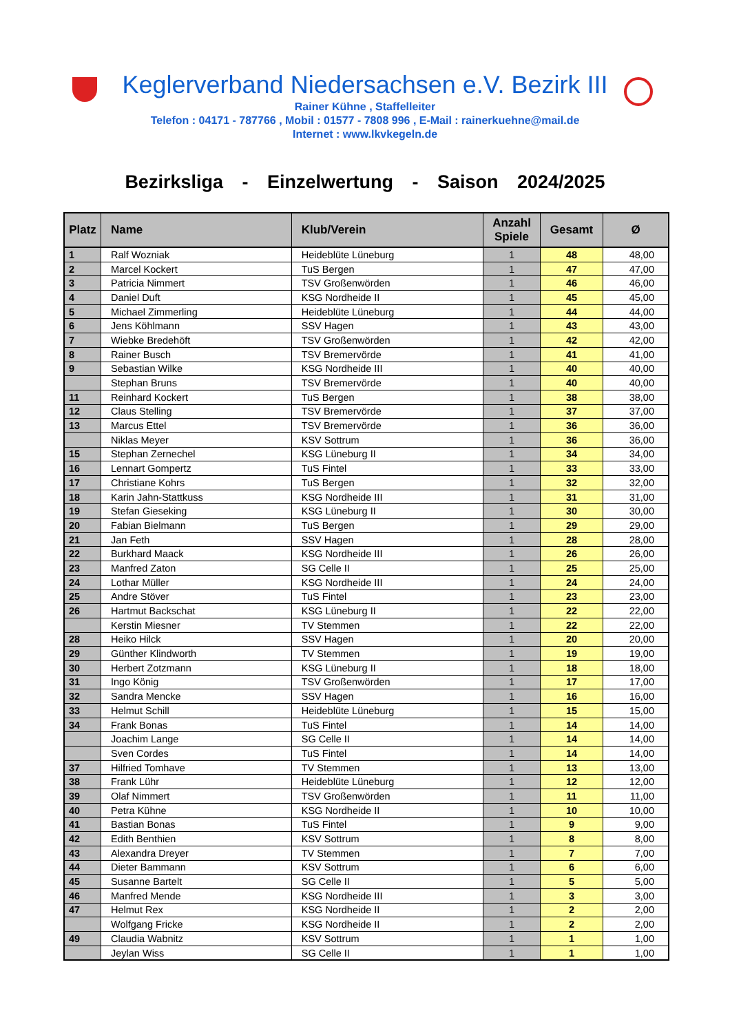Keglerverband Niedersachsen e.V. Bezirk III
Rainer Kühne , Staffelleiter
Telefon : 04171 - 787766 , Mobil : 01577 - 7808 996 , E-Mail : rainerkuehne@mail.de
Internet : www.lkvkegeln.de
Bezirksliga - Einzelwertung - Saison 2024/2025
| Platz | Name | Klub/Verein | Anzahl Spiele | Gesamt | Ø |
| --- | --- | --- | --- | --- | --- |
| 1 | Ralf Wozniak | Heideblüte Lüneburg | 1 | 48 | 48,00 |
| 2 | Marcel Kockert | TuS Bergen | 1 | 47 | 47,00 |
| 3 | Patricia Nimmert | TSV Großenwörden | 1 | 46 | 46,00 |
| 4 | Daniel Duft | KSG Nordheide II | 1 | 45 | 45,00 |
| 5 | Michael Zimmerling | Heideblüte Lüneburg | 1 | 44 | 44,00 |
| 6 | Jens Köhlmann | SSV Hagen | 1 | 43 | 43,00 |
| 7 | Wiebke Bredehöft | TSV Großenwörden | 1 | 42 | 42,00 |
| 8 | Rainer Busch | TSV Bremervörde | 1 | 41 | 41,00 |
| 9 | Sebastian Wilke | KSG Nordheide III | 1 | 40 | 40,00 |
| | Stephan Bruns | TSV Bremervörde | 1 | 40 | 40,00 |
| 11 | Reinhard Kockert | TuS Bergen | 1 | 38 | 38,00 |
| 12 | Claus Stelling | TSV Bremervörde | 1 | 37 | 37,00 |
| 13 | Marcus Ettel | TSV Bremervörde | 1 | 36 | 36,00 |
| | Niklas Meyer | KSV Sottrum | 1 | 36 | 36,00 |
| 15 | Stephan Zernechel | KSG Lüneburg II | 1 | 34 | 34,00 |
| 16 | Lennart Gompertz | TuS Fintel | 1 | 33 | 33,00 |
| 17 | Christiane Kohrs | TuS Bergen | 1 | 32 | 32,00 |
| 18 | Karin Jahn-Stattkuss | KSG Nordheide III | 1 | 31 | 31,00 |
| 19 | Stefan Gieseking | KSG Lüneburg II | 1 | 30 | 30,00 |
| 20 | Fabian Bielmann | TuS Bergen | 1 | 29 | 29,00 |
| 21 | Jan Feth | SSV Hagen | 1 | 28 | 28,00 |
| 22 | Burkhard Maack | KSG Nordheide III | 1 | 26 | 26,00 |
| 23 | Manfred Zaton | SG Celle II | 1 | 25 | 25,00 |
| 24 | Lothar Müller | KSG Nordheide III | 1 | 24 | 24,00 |
| 25 | Andre Stöver | TuS Fintel | 1 | 23 | 23,00 |
| 26 | Hartmut Backschat | KSG Lüneburg II | 1 | 22 | 22,00 |
| | Kerstin Miesner | TV Stemmen | 1 | 22 | 22,00 |
| 28 | Heiko Hilck | SSV Hagen | 1 | 20 | 20,00 |
| 29 | Günther Klindworth | TV Stemmen | 1 | 19 | 19,00 |
| 30 | Herbert Zotzmann | KSG Lüneburg II | 1 | 18 | 18,00 |
| 31 | Ingo König | TSV Großenwörden | 1 | 17 | 17,00 |
| 32 | Sandra Mencke | SSV Hagen | 1 | 16 | 16,00 |
| 33 | Helmut Schill | Heideblüte Lüneburg | 1 | 15 | 15,00 |
| 34 | Frank Bonas | TuS Fintel | 1 | 14 | 14,00 |
| | Joachim Lange | SG Celle II | 1 | 14 | 14,00 |
| | Sven Cordes | TuS Fintel | 1 | 14 | 14,00 |
| 37 | Hilfried Tomhave | TV Stemmen | 1 | 13 | 13,00 |
| 38 | Frank Lühr | Heideblüte Lüneburg | 1 | 12 | 12,00 |
| 39 | Olaf Nimmert | TSV Großenwörden | 1 | 11 | 11,00 |
| 40 | Petra Kühne | KSG Nordheide II | 1 | 10 | 10,00 |
| 41 | Bastian Bonas | TuS Fintel | 1 | 9 | 9,00 |
| 42 | Edith Benthien | KSV Sottrum | 1 | 8 | 8,00 |
| 43 | Alexandra Dreyer | TV Stemmen | 1 | 7 | 7,00 |
| 44 | Dieter Bammann | KSV Sottrum | 1 | 6 | 6,00 |
| 45 | Susanne Bartelt | SG Celle II | 1 | 5 | 5,00 |
| 46 | Manfred Mende | KSG Nordheide III | 1 | 3 | 3,00 |
| 47 | Helmut Rex | KSG Nordheide II | 1 | 2 | 2,00 |
| | Wolfgang Fricke | KSG Nordheide II | 1 | 2 | 2,00 |
| 49 | Claudia Wabnitz | KSV Sottrum | 1 | 1 | 1,00 |
| | Jeylan Wiss | SG Celle II | 1 | 1 | 1,00 |